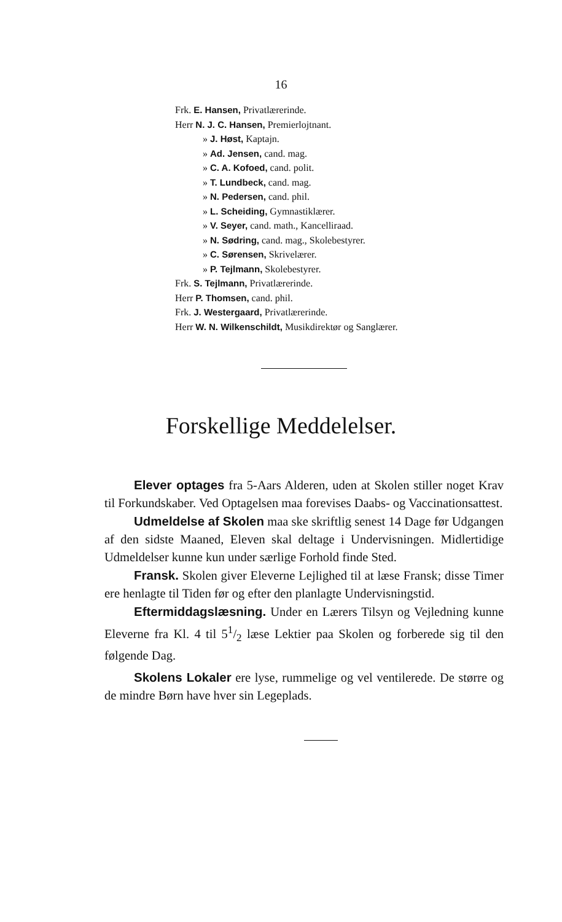16
Frk. E. Hansen, Privatlærerinde.
Herr N. J. C. Hansen, Premierlojtnant.
» J. Høst, Kaptajn.
» Ad. Jensen, cand. mag.
» C. A. Kofoed, cand. polit.
» T. Lundbeck, cand. mag.
» N. Pedersen, cand. phil.
» L. Scheiding, Gymnastiklærer.
» V. Seyer, cand. math., Kancelliraad.
» N. Sødring, cand. mag., Skolebestyrer.
» C. Sørensen, Skrivelærer.
» P. Tejlmann, Skolebestyrer.
Frk. S. Tejlmann, Privatlærerinde.
Herr P. Thomsen, cand. phil.
Frk. J. Westergaard, Privatlærerinde.
Herr W. N. Wilkenschildt, Musikdirektør og Sanglærer.
Forskellige Meddelelser.
Elever optages fra 5-Aars Alderen, uden at Skolen stiller noget Krav til Forkundskaber. Ved Optagelsen maa forevises Daabs- og Vaccinationsattest.
Udmeldelse af Skolen maa ske skriftlig senest 14 Dage før Udgangen af den sidste Maaned, Eleven skal deltage i Undervisningen. Midlertidige Udmeldelser kunne kun under særlige Forhold finde Sted.
Fransk. Skolen giver Eleverne Lejlighed til at læse Fransk; disse Timer ere henlagte til Tiden før og efter den planlagte Undervisningstid.
Eftermiddagslæsning. Under en Lærers Tilsyn og Vejledning kunne Eleverne fra Kl. 4 til 51/2 læse Lektier paa Skolen og forberede sig til den følgende Dag.
Skolens Lokaler ere lyse, rummelige og vel ventilerede. De større og de mindre Børn have hver sin Legeplads.